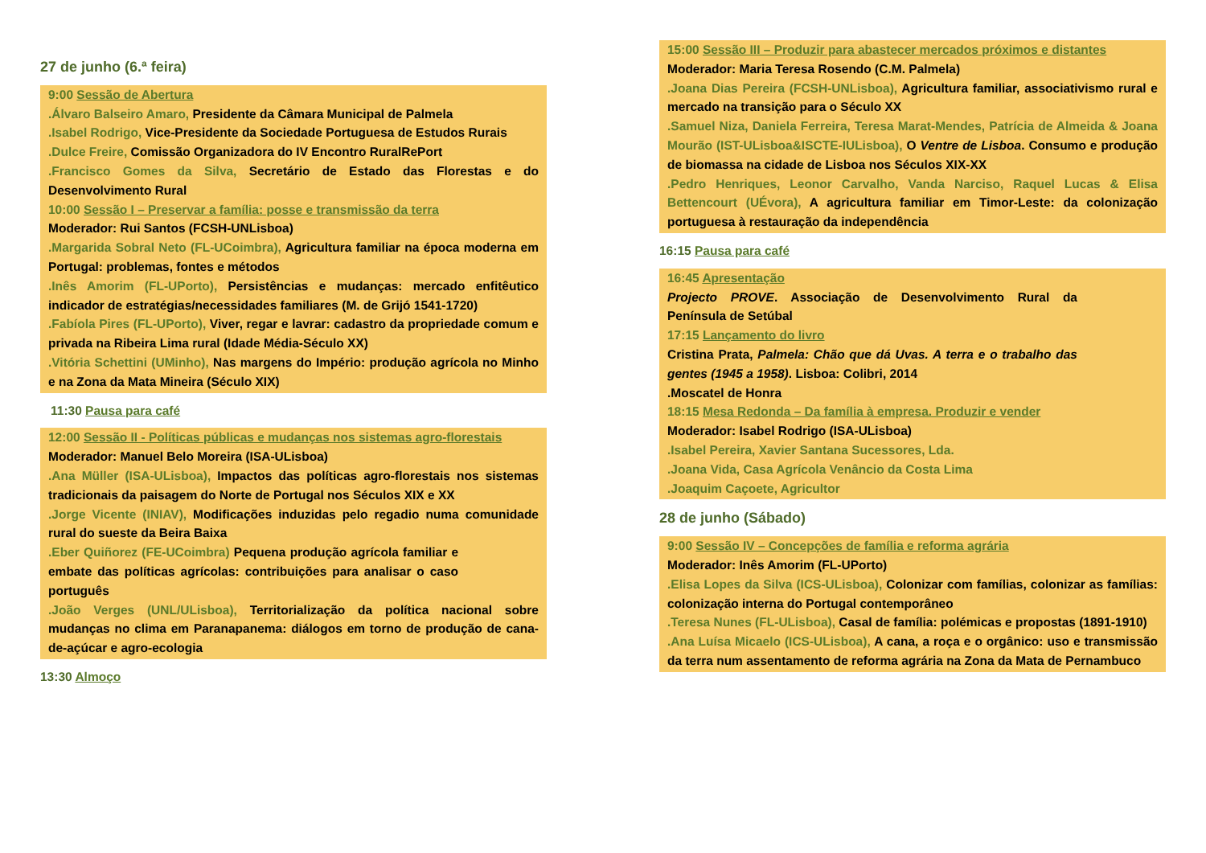27 de junho (6.ª feira)
9:00 Sessão de Abertura
.Álvaro Balseiro Amaro, Presidente da Câmara Municipal de Palmela
.Isabel Rodrigo, Vice-Presidente da Sociedade Portuguesa de Estudos Rurais
.Dulce Freire, Comissão Organizadora do IV Encontro RuralRePort
.Francisco Gomes da Silva, Secretário de Estado das Florestas e do Desenvolvimento Rural
10:00 Sessão I – Preservar a família: posse e transmissão da terra
Moderador: Rui Santos (FCSH-UNLisboa)
.Margarida Sobral Neto (FL-UCoimbra), Agricultura familiar na época moderna em Portugal: problemas, fontes e métodos
.Inês Amorim (FL-UPorto), Persistências e mudanças: mercado enfitêutico indicador de estratégias/necessidades familiares (M. de Grijó 1541-1720)
.Fabíola Pires (FL-UPorto), Viver, regar e lavrar: cadastro da propriedade comum e privada na Ribeira Lima rural (Idade Média-Século XX)
.Vitória Schettini (UMinho), Nas margens do Império: produção agrícola no Minho e na Zona da Mata Mineira (Século XIX)
11:30 Pausa para café
12:00 Sessão II - Políticas públicas e mudanças nos sistemas agro-florestais
Moderador: Manuel Belo Moreira (ISA-ULisboa)
.Ana Müller (ISA-ULisboa), Impactos das políticas agro-florestais nos sistemas tradicionais da paisagem do Norte de Portugal nos Séculos XIX e XX
.Jorge Vicente (INIAV), Modificações induzidas pelo regadio numa comunidade rural do sueste da Beira Baixa
.Eber Quiñorez (FE-UCoimbra) Pequena produção agrícola familiar e embate das políticas agrícolas: contribuições para analisar o caso português
.João Verges (UNL/ULisboa), Territorialização da política nacional sobre mudanças no clima em Paranapanema: diálogos em torno de produção de cana-de-açúcar e agro-ecologia
13:30 Almoço
15:00 Sessão III – Produzir para abastecer mercados próximos e distantes
Moderador: Maria Teresa Rosendo (C.M. Palmela)
.Joana Dias Pereira (FCSH-UNLisboa), Agricultura familiar, associativismo rural e mercado na transição para o Século XX
.Samuel Niza, Daniela Ferreira, Teresa Marat-Mendes, Patrícia de Almeida & Joana Mourão (IST-ULisboa&ISCTE-IULisboa), O Ventre de Lisboa. Consumo e produção de biomassa na cidade de Lisboa nos Séculos XIX-XX
.Pedro Henriques, Leonor Carvalho, Vanda Narciso, Raquel Lucas & Elisa Bettencourt (UÉvora), A agricultura familiar em Timor-Leste: da colonização portuguesa à restauração da independência
16:15 Pausa para café
16:45 Apresentação
Projecto PROVE. Associação de Desenvolvimento Rural da Península de Setúbal
17:15 Lançamento do livro
Cristina Prata, Palmela: Chão que dá Uvas. A terra e o trabalho das gentes (1945 a 1958). Lisboa: Colibri, 2014
.Moscatel de Honra
18:15 Mesa Redonda – Da família à empresa. Produzir e vender
Moderador: Isabel Rodrigo (ISA-ULisboa)
.Isabel Pereira, Xavier Santana Sucessores, Lda.
.Joana Vida, Casa Agrícola Venâncio da Costa Lima
.Joaquim Caçoete, Agricultor
28 de junho (Sábado)
9:00 Sessão IV – Concepções de família e reforma agrária
Moderador: Inês Amorim (FL-UPorto)
.Elisa Lopes da Silva (ICS-ULisboa), Colonizar com famílias, colonizar as famílias: colonização interna do Portugal contemporâneo
.Teresa Nunes (FL-ULisboa), Casal de família: polémicas e propostas (1891-1910)
.Ana Luísa Micaelo (ICS-ULisboa), A cana, a roça e o orgânico: uso e transmissão da terra num assentamento de reforma agrária na Zona da Mata de Pernambuco